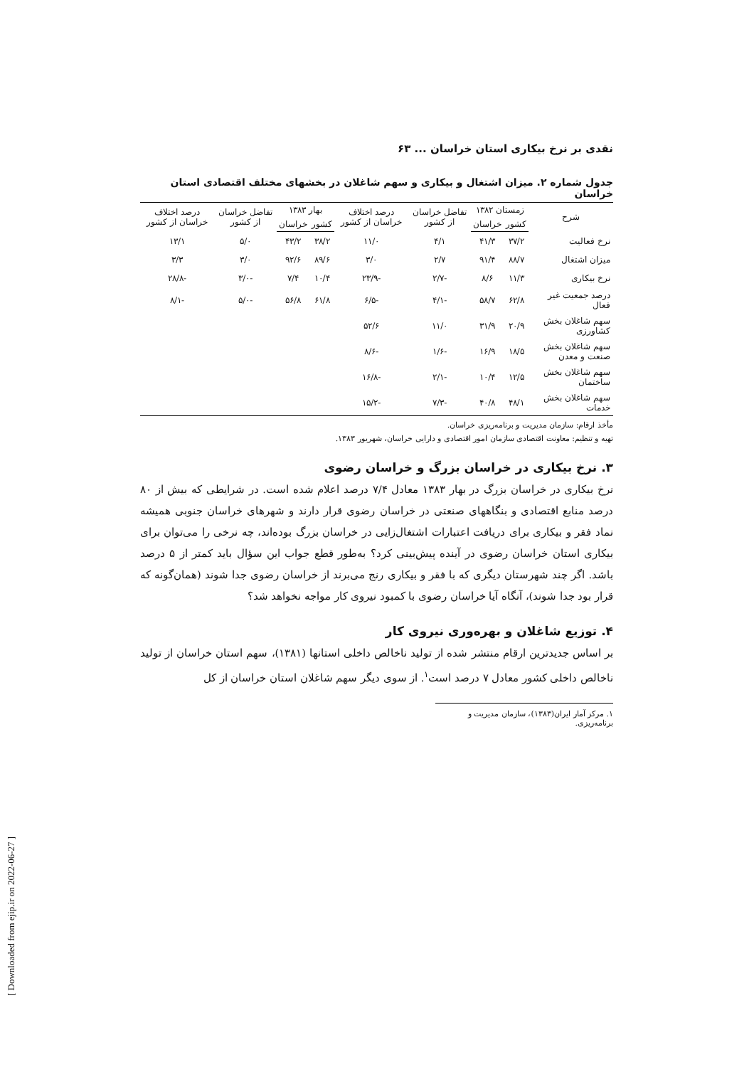نقدی بر نرخ بیکاری استان خراسان ... ۶۳
جدول شماره ۲. میزان اشتغال و بیکاری و سهم شاغلان در بخشهای مختلف اقتصادی استان خراسان
| شرح | زمستان ۱۳۸۲ | | تفاضل خراسان از کشور | درصد اختلاف خراسان از کشور | بهار ۱۳۸۳ | | تفاضل خراسان از کشور | درصد اختلاف خراسان از کشور |
| --- | --- | --- | --- | --- | --- | --- | --- | --- |
| | کشور | خراسان | | | کشور | خراسان | | |
| نرخ فعالیت | ۳۷/۲ | ۴۱/۳ | ۴/۱ | ۱۱/۰ | ۳۸/۲ | ۴۳/۲ | ۵/۰ | ۱۳/۱ |
| میزان اشتغال | ۸۸/۷ | ۹۱/۴ | ۲/۷ | ۳/۰ | ۸۹/۶ | ۹۲/۶ | ۳/۰ | ۳/۳ |
| نرخ بیکاری | ۱۱/۳ | ۸/۶ | -۲/۷ | -۲۳/۹ | ۱۰/۴ | ۷/۴ | -۳/۰ | -۲۸/۸ |
| درصد جمعیت غیر فعال | ۶۲/۸ | ۵۸/۷ | -۴/۱ | -۶/۵ | ۶۱/۸ | ۵۶/۸ | -۵/۰ | -۸/۱ |
| سهم شاغلان بخش کشاورزی | ۲۰/۹ | ۳۱/۹ | ۱۱/۰ | ۵۲/۶ | | | | |
| سهم شاغلان بخش صنعت و معدن | ۱۸/۵ | ۱۶/۹ | -۱/۶ | -۸/۶ | | | | |
| سهم شاغلان بخش ساختمان | ۱۲/۵ | ۱۰/۴ | -۲/۱ | -۱۶/۸ | | | | |
| سهم شاغلان بخش خدمات | ۴۸/۱ | ۴۰/۸ | -۷/۳ | -۱۵/۲ | | | | |
مأخذ ارقام: سازمان مدیریت و برنامه‌ریزی خراسان.
تهیه و تنظیم: معاونت اقتصادی سازمان امور اقتصادی و دارایی خراسان، شهریور ۱۳۸۳.
۳. نرخ بیکاری در خراسان بزرگ و خراسان رضوی
نرخ بیکاری در خراسان بزرگ در بهار ۱۳۸۳ معادل ۷/۴ درصد اعلام شده است. در شرایطی که بیش از ۸۰ درصد منابع اقتصادی و بنگاههای صنعتی در خراسان رضوی قرار دارند و شهرهای خراسان جنوبی همیشه نماد فقر و بیکاری برای دریافت اعتبارات اشتغال‌زایی در خراسان بزرگ بوده‌اند، چه نرخی را می‌توان برای بیکاری استان خراسان رضوی در آینده پیش‌بینی کرد؟ به‌طور قطع جواب این سؤال باید کمتر از ۵ درصد باشد. اگر چند شهرستان دیگری که با فقر و بیکاری رنج می‌برند از خراسان رضوی جدا شوند (همان‌گونه که قرار بود جدا شوند)، آنگاه آیا خراسان رضوی با کمبود نیروی کار مواجه نخواهد شد؟
۴. توزیع شاغلان و بهره‌وری نیروی کار
بر اساس جدیدترین ارقام منتشر شده از تولید ناخالص داخلی استانها (۱۳۸۱)، سهم استان خراسان از تولید ناخالص داخلی کشور معادل ۷ درصد است<sup>۱</sup>. از سوی دیگر سهم شاغلان استان خراسان از کل
۱. مرکز آمار ایران(۱۳۸۳)، سازمان مدیریت و برنامه‌ریزی.
[ Downloaded from ejip.ir on 2022-06-27 ]